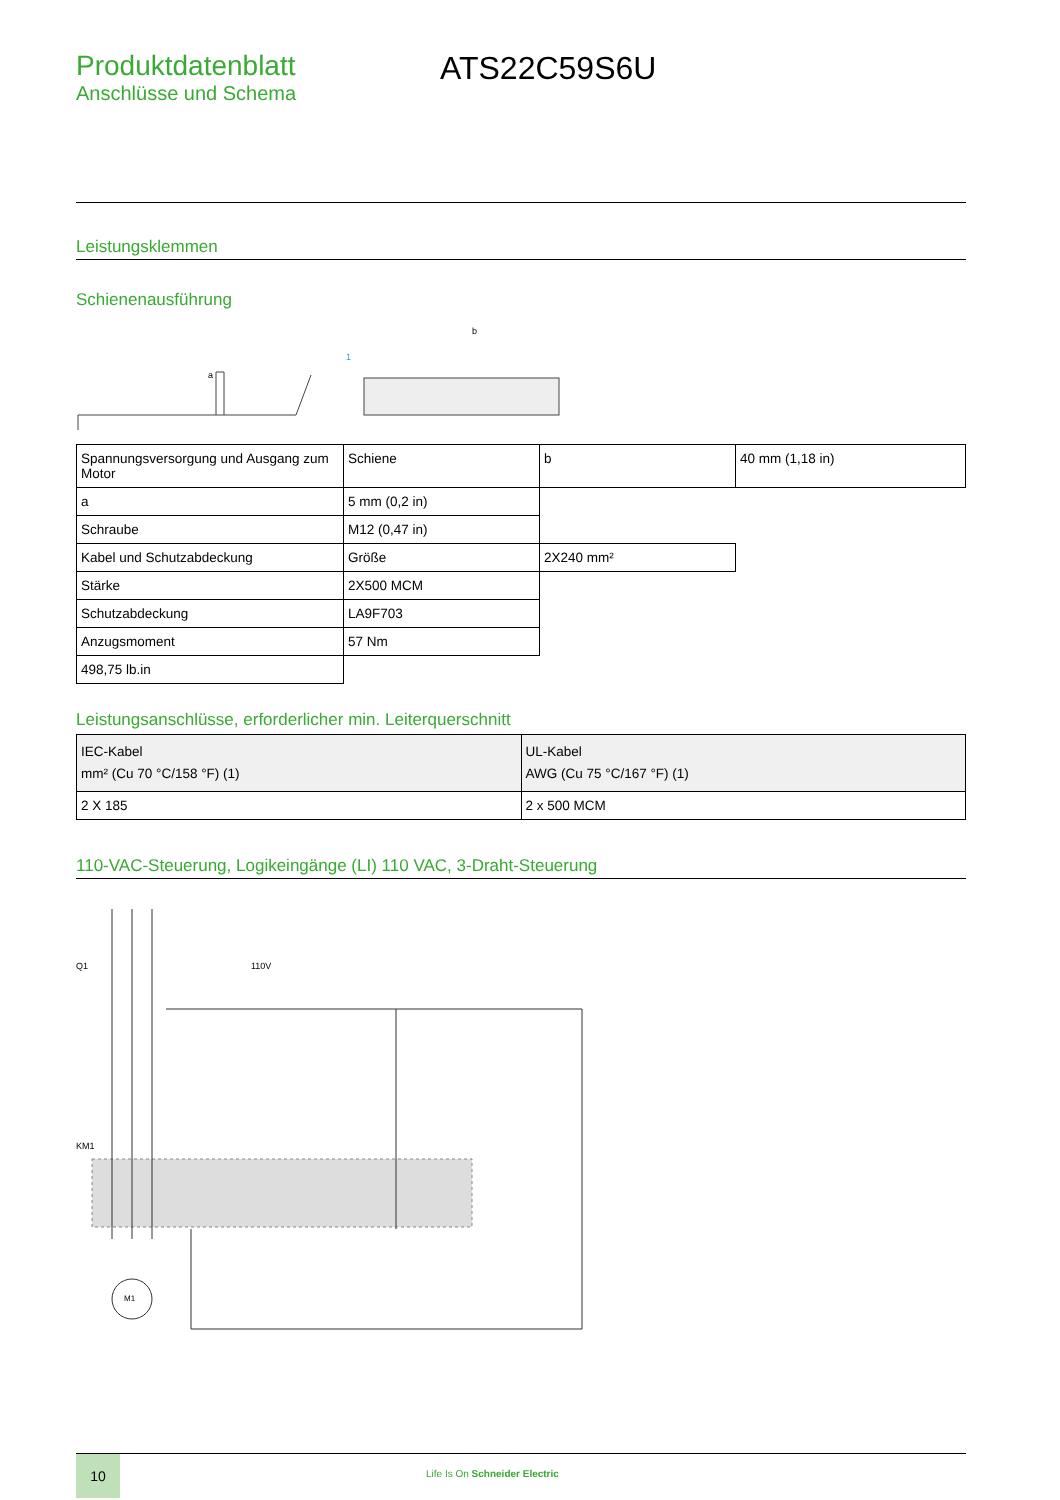Produktdatenblatt
Anschlüsse und Schema
ATS22C59S6U
Leistungsklemmen
Schienenausführung
a
1
b
| Spannungsversorgung und Ausgang zum Motor | Schiene | b | 40 mm (1,18 in) |
| a | 5 mm (0,2 in) | | |
| Schraube | M12 (0,47 in) | | |
| Kabel und Schutzabdeckung | Größe | 2X240 mm² | |
| Stärke | 2X500 MCM | | |
| Schutzabdeckung | LA9F703 | | |
| Anzugsmoment | 57 Nm | | |
| 498,75 lb.in | | | |
Leistungsanschlüsse, erforderlicher min. Leiterquerschnitt
| IEC-Kabel mm² (Cu 70 °C/158 °F) (1) | UL-Kabel AWG (Cu 75 °C/167 °F) (1) |
| 2 X 185 | 2 x 500 MCM |
110-VAC-Steuerung, Logikeingänge (LI) 110 VAC, 3-Draht-Steuerung
M1
Q1
KM1
110V
10
Life Is On Schneider Electric